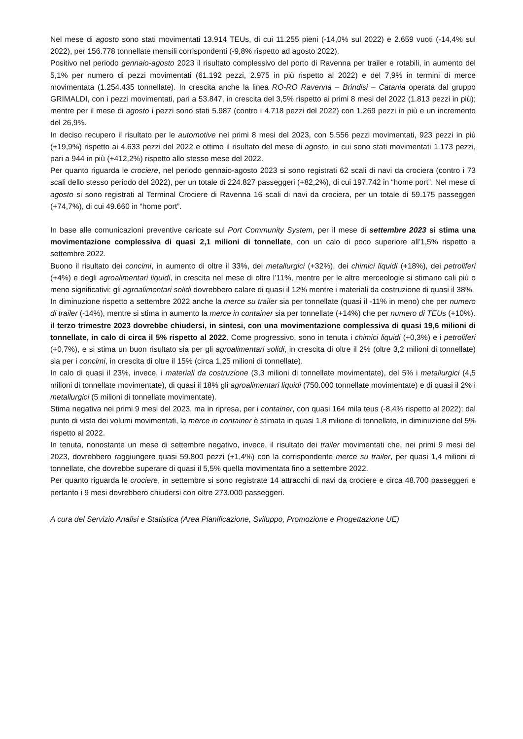Nel mese di agosto sono stati movimentati 13.914 TEUs, di cui 11.255 pieni (-14,0% sul 2022) e 2.659 vuoti (-14,4% sul 2022), per 156.778 tonnellate mensili corrispondenti (-9,8% rispetto ad agosto 2022).
Positivo nel periodo gennaio-agosto 2023 il risultato complessivo del porto di Ravenna per trailer e rotabili, in aumento del 5,1% per numero di pezzi movimentati (61.192 pezzi, 2.975 in più rispetto al 2022) e del 7,9% in termini di merce movimentata (1.254.435 tonnellate). In crescita anche la linea RO-RO Ravenna – Brindisi – Catania operata dal gruppo GRIMALDI, con i pezzi movimentati, pari a 53.847, in crescita del 3,5% rispetto ai primi 8 mesi del 2022 (1.813 pezzi in più); mentre per il mese di agosto i pezzi sono stati 5.987 (contro i 4.718 pezzi del 2022) con 1.269 pezzi in più e un incremento del 26,9%.
In deciso recupero il risultato per le automotive nei primi 8 mesi del 2023, con 5.556 pezzi movimentati, 923 pezzi in più (+19,9%) rispetto ai 4.633 pezzi del 2022 e ottimo il risultato del mese di agosto, in cui sono stati movimentati 1.173 pezzi, pari a 944 in più (+412,2%) rispetto allo stesso mese del 2022.
Per quanto riguarda le crociere, nel periodo gennaio-agosto 2023 si sono registrati 62 scali di navi da crociera (contro i 73 scali dello stesso periodo del 2022), per un totale di 224.827 passeggeri (+82,2%), di cui 197.742 in “home port”. Nel mese di agosto si sono registrati al Terminal Crociere di Ravenna 16 scali di navi da crociera, per un totale di 59.175 passeggeri (+74,7%), di cui 49.660 in “home port”.
In base alle comunicazioni preventive caricate sul Port Community System, per il mese di settembre 2023 si stima una movimentazione complessiva di quasi 2,1 milioni di tonnellate, con un calo di poco superiore all’1,5% rispetto a settembre 2022.
Buono il risultato dei concimi, in aumento di oltre il 33%, dei metallurgici (+32%), dei chimici liquidi (+18%), dei petroliferi (+4%) e degli agroalimentari liquidi, in crescita nel mese di oltre l’11%, mentre per le altre merceologie si stimano cali più o meno significativi: gli agroalimentari solidi dovrebbero calare di quasi il 12% mentre i materiali da costruzione di quasi il 38%.
In diminuzione rispetto a settembre 2022 anche la merce su trailer sia per tonnellate (quasi il -11% in meno) che per numero di trailer (-14%), mentre si stima in aumento la merce in container sia per tonnellate (+14%) che per numero di TEUs (+10%).
il terzo trimestre 2023 dovrebbe chiudersi, in sintesi, con una movimentazione complessiva di quasi 19,6 milioni di tonnellate, in calo di circa il 5% rispetto al 2022. Come progressivo, sono in tenuta i chimici liquidi (+0,3%) e i petroliferi (+0,7%), e si stima un buon risultato sia per gli agroalimentari solidi, in crescita di oltre il 2% (oltre 3,2 milioni di tonnellate) sia per i concimi, in crescita di oltre il 15% (circa 1,25 milioni di tonnellate).
In calo di quasi il 23%, invece, i materiali da costruzione (3,3 milioni di tonnellate movimentate), del 5% i metallurgici (4,5 milioni di tonnellate movimentate), di quasi il 18% gli agroalimentari liquidi (750.000 tonnellate movimentate) e di quasi il 2% i metallurgici (5 milioni di tonnellate movimentate).
Stima negativa nei primi 9 mesi del 2023, ma in ripresa, per i container, con quasi 164 mila teus (-8,4% rispetto al 2022); dal punto di vista dei volumi movimentati, la merce in container è stimata in quasi 1,8 milione di tonnellate, in diminuzione del 5% rispetto al 2022.
In tenuta, nonostante un mese di settembre negativo, invece, il risultato dei trailer movimentati che, nei primi 9 mesi del 2023, dovrebbero raggiungere quasi 59.800 pezzi (+1,4%) con la corrispondente merce su trailer, per quasi 1,4 milioni di tonnellate, che dovrebbe superare di quasi il 5,5% quella movimentata fino a settembre 2022.
Per quanto riguarda le crociere, in settembre si sono registrate 14 attracchi di navi da crociere e circa 48.700 passeggeri e pertanto i 9 mesi dovrebbero chiudersi con oltre 273.000 passeggeri.
A cura del Servizio Analisi e Statistica (Area Pianificazione, Sviluppo, Promozione e Progettazione UE)